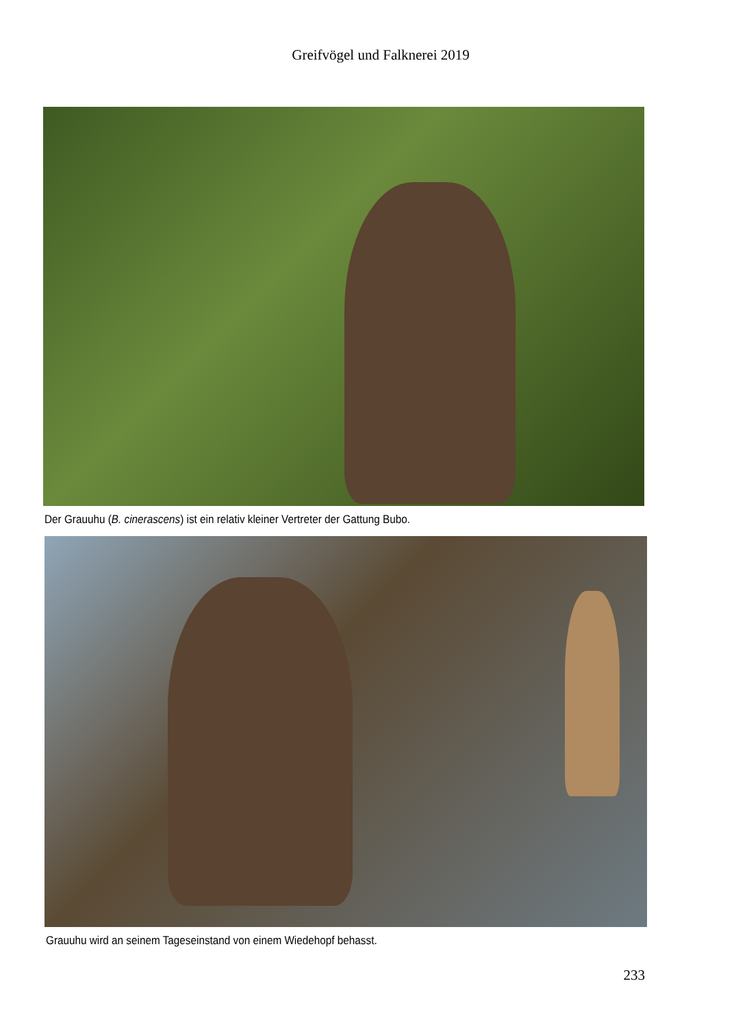Greifvögel und Falknerei 2019
Der Grauuhu (B. cinerascens) ist ein relativ kleiner Vertreter der Gattung Bubo.
Grauuhu wird an seinem Tageseinstand von einem Wiedehopf behasst.
233